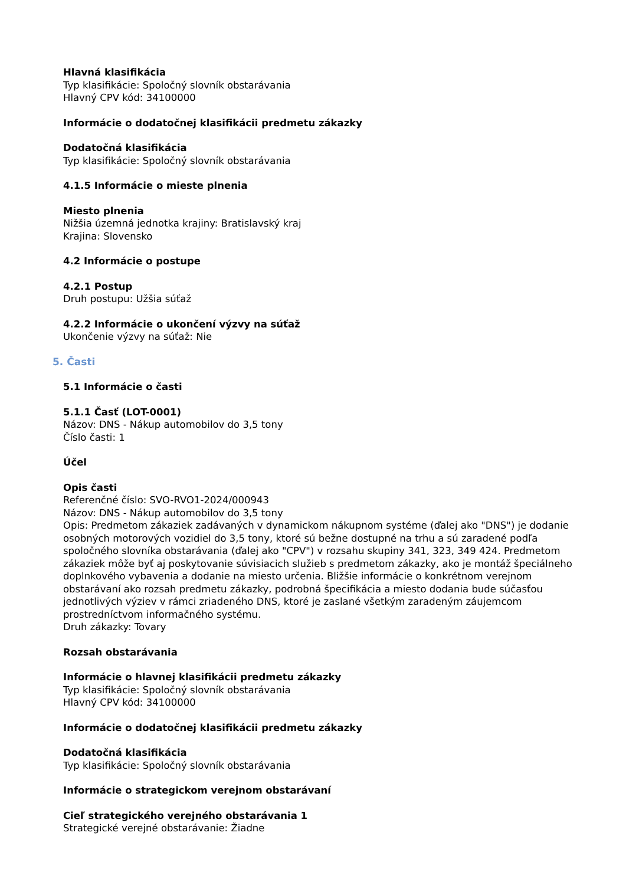Hlavná klasifikácia
Typ klasifikácie: Spoločný slovník obstarávania
Hlavný CPV kód: 34100000
Informácie o dodatočnej klasifikácii predmetu zákazky
Dodatočná klasifikácia
Typ klasifikácie: Spoločný slovník obstarávania
4.1.5 Informácie o mieste plnenia
Miesto plnenia
Nižšia územná jednotka krajiny: Bratislavský kraj
Krajina: Slovensko
4.2 Informácie o postupe
4.2.1 Postup
Druh postupu: Užšia súťaž
4.2.2 Informácie o ukončení výzvy na súťaž
Ukončenie výzvy na súťaž: Nie
5. Časti
5.1 Informácie o časti
5.1.1 Časť (LOT-0001)
Názov: DNS - Nákup automobilov do 3,5 tony
Číslo časti: 1
Účel
Opis časti
Referenčné číslo: SVO-RVO1-2024/000943
Názov: DNS - Nákup automobilov do 3,5 tony
Opis: Predmetom zákaziek zadávaných v dynamickom nákupnom systéme (ďalej ako "DNS") je dodanie osobných motorových vozidiel do 3,5 tony, ktoré sú bežne dostupné na trhu a sú zaradené podľa spoločného slovníka obstarávania (ďalej ako "CPV") v rozsahu skupiny 341, 323, 349 424. Predmetom zákaziek môže byť aj poskytovanie súvisiacich služieb s predmetom zákazky, ako je montáž špeciálneho doplnkového vybavenia a dodanie na miesto určenia. Bližšie informácie o konkrétnom verejnom obstarávaní ako rozsah predmetu zákazky, podrobná špecifikácia a miesto dodania bude súčasťou jednotlivých výziev v rámci zriadeného DNS, ktoré je zaslané všetkým zaradeným záujemcom prostredníctvom informačného systému.
Druh zákazky: Tovary
Rozsah obstarávania
Informácie o hlavnej klasifikácii predmetu zákazky
Typ klasifikácie: Spoločný slovník obstarávania
Hlavný CPV kód: 34100000
Informácie o dodatočnej klasifikácii predmetu zákazky
Dodatočná klasifikácia
Typ klasifikácie: Spoločný slovník obstarávania
Informácie o strategickom verejnom obstarávaní
Cieľ strategického verejného obstarávania 1
Strategické verejné obstarávanie: Žiadne